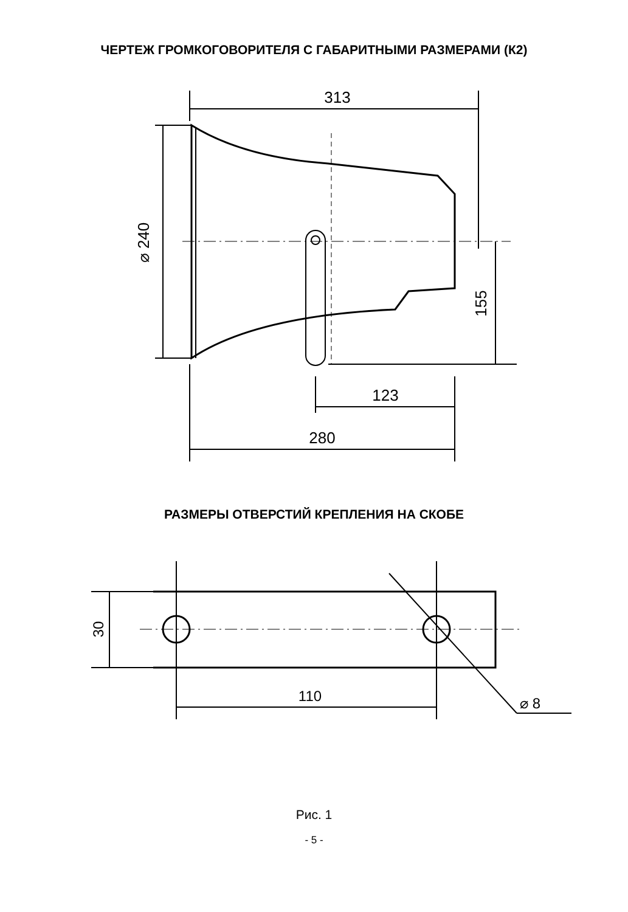ЧЕРТЕЖ ГРОМКОГОВОРИТЕЛЯ С ГАБАРИТНЫМИ РАЗМЕРАМИ (К2)
313
⌀ 240
155
123
280
РАЗМЕРЫ ОТВЕРСТИЙ КРЕПЛЕНИЯ НА СКОБЕ
30
110
⌀ 8
Рис. 1
- 5 -